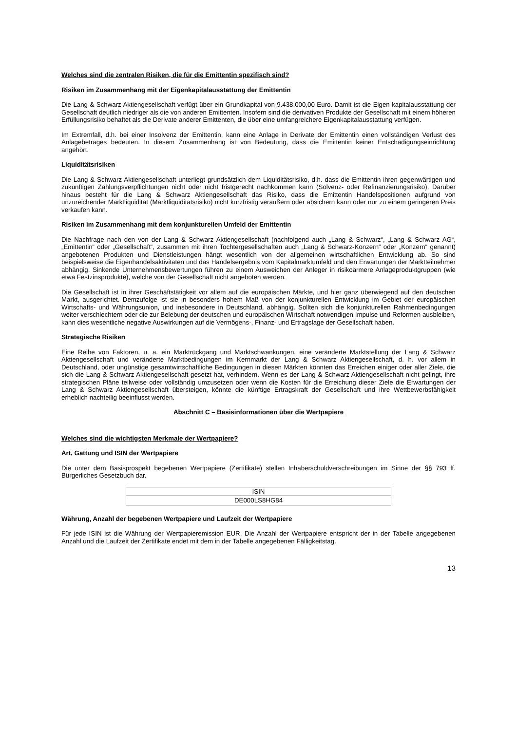Welches sind die zentralen Risiken, die für die Emittentin spezifisch sind?
Risiken im Zusammenhang mit der Eigenkapitalausstattung der Emittentin
Die Lang & Schwarz Aktiengesellschaft verfügt über ein Grundkapital von 9.438.000,00 Euro. Damit ist die Eigen-kapitalausstattung der Gesellschaft deutlich niedriger als die von anderen Emittenten. Insofern sind die derivativen Produkte der Gesellschaft mit einem höheren Erfüllungsrisiko behaftet als die Derivate anderer Emittenten, die über eine umfangreichere Eigenkapitalausstattung verfügen.
Im Extremfall, d.h. bei einer Insolvenz der Emittentin, kann eine Anlage in Derivate der Emittentin einen vollständigen Verlust des Anlagebetrages bedeuten. In diesem Zusammenhang ist von Bedeutung, dass die Emittentin keiner Entschädigungseinrichtung angehört.
Liquiditätsrisiken
Die Lang & Schwarz Aktiengesellschaft unterliegt grundsätzlich dem Liquiditätsrisiko, d.h. dass die Emittentin ihren gegenwärtigen und zukünftigen Zahlungsverpflichtungen nicht oder nicht fristgerecht nachkommen kann (Solvenz- oder Refinanzierungsrisiko). Darüber hinaus besteht für die Lang & Schwarz Aktiengesellschaft das Risiko, dass die Emittentin Handelspositionen aufgrund von unzureichender Marktliquidität (Marktliquiditätsrisiko) nicht kurzfristig veräußern oder absichern kann oder nur zu einem geringeren Preis verkaufen kann.
Risiken im Zusammenhang mit dem konjunkturellen Umfeld der Emittentin
Die Nachfrage nach den von der Lang & Schwarz Aktiengesellschaft (nachfolgend auch „Lang & Schwarz“, „Lang & Schwarz AG“, „Emittentin“ oder „Gesellschaft“, zusammen mit ihren Tochtergesellschaften auch „Lang & Schwarz-Konzern“ oder „Konzern“ genannt) angebotenen Produkten und Dienstleistungen hängt wesentlich von der allgemeinen wirtschaftlichen Entwicklung ab. So sind beispielsweise die Eigenhandelsaktivitäten und das Handelsergebnis vom Kapitalmarktumfeld und den Erwartungen der Marktteilnehmer abhängig. Sinkende Unternehmensbewertungen führen zu einem Ausweichen der Anleger in risikoärmere Anlageproduktgruppen (wie etwa Festzinsprodukte), welche von der Gesellschaft nicht angeboten werden.
Die Gesellschaft ist in ihrer Geschäftstätigkeit vor allem auf die europäischen Märkte, und hier ganz überwiegend auf den deutschen Markt, ausgerichtet. Demzufolge ist sie in besonders hohem Maß von der konjunkturellen Entwicklung im Gebiet der europäischen Wirtschafts- und Währungsunion, und insbesondere in Deutschland, abhängig. Sollten sich die konjunkturellen Rahmenbedingungen weiter verschlechtern oder die zur Belebung der deutschen und europäischen Wirtschaft notwendigen Impulse und Reformen ausbleiben, kann dies wesentliche negative Auswirkungen auf die Vermögens-, Finanz- und Ertragslage der Gesellschaft haben.
Strategische Risiken
Eine Reihe von Faktoren, u. a. ein Marktrückgang und Marktschwankungen, eine veränderte Marktstellung der Lang & Schwarz Aktiengesellschaft und veränderte Marktbedingungen im Kernmarkt der Lang & Schwarz Aktiengesellschaft, d. h. vor allem in Deutschland, oder ungünstige gesamtwirtschaftliche Bedingungen in diesen Märkten könnten das Erreichen einiger oder aller Ziele, die sich die Lang & Schwarz Aktiengesellschaft gesetzt hat, verhindern. Wenn es der Lang & Schwarz Aktiengesellschaft nicht gelingt, ihre strategischen Pläne teilweise oder vollständig umzusetzen oder wenn die Kosten für die Erreichung dieser Ziele die Erwartungen der Lang & Schwarz Aktiengesellschaft übersteigen, könnte die künftige Ertragskraft der Gesellschaft und ihre Wettbewerbsfähigkeit erheblich nachteilig beeinflusst werden.
Abschnitt C – Basisinformationen über die Wertpapiere
Welches sind die wichtigsten Merkmale der Wertpapiere?
Art, Gattung und ISIN der Wertpapiere
Die unter dem Basisprospekt begebenen Wertpapiere (Zertifikate) stellen Inhaberschuldverschreibungen im Sinne der §§ 793 ff. Bürgerliches Gesetzbuch dar.
| ISIN |
| DE000LS8HG84 |
Währung, Anzahl der begebenen Wertpapiere und Laufzeit der Wertpapiere
Für jede ISIN ist die Währung der Wertpapieremission EUR. Die Anzahl der Wertpapiere entspricht der in der Tabelle angegebenen Anzahl und die Laufzeit der Zertifikate endet mit dem in der Tabelle angegebenen Fälligkeitstag.
13